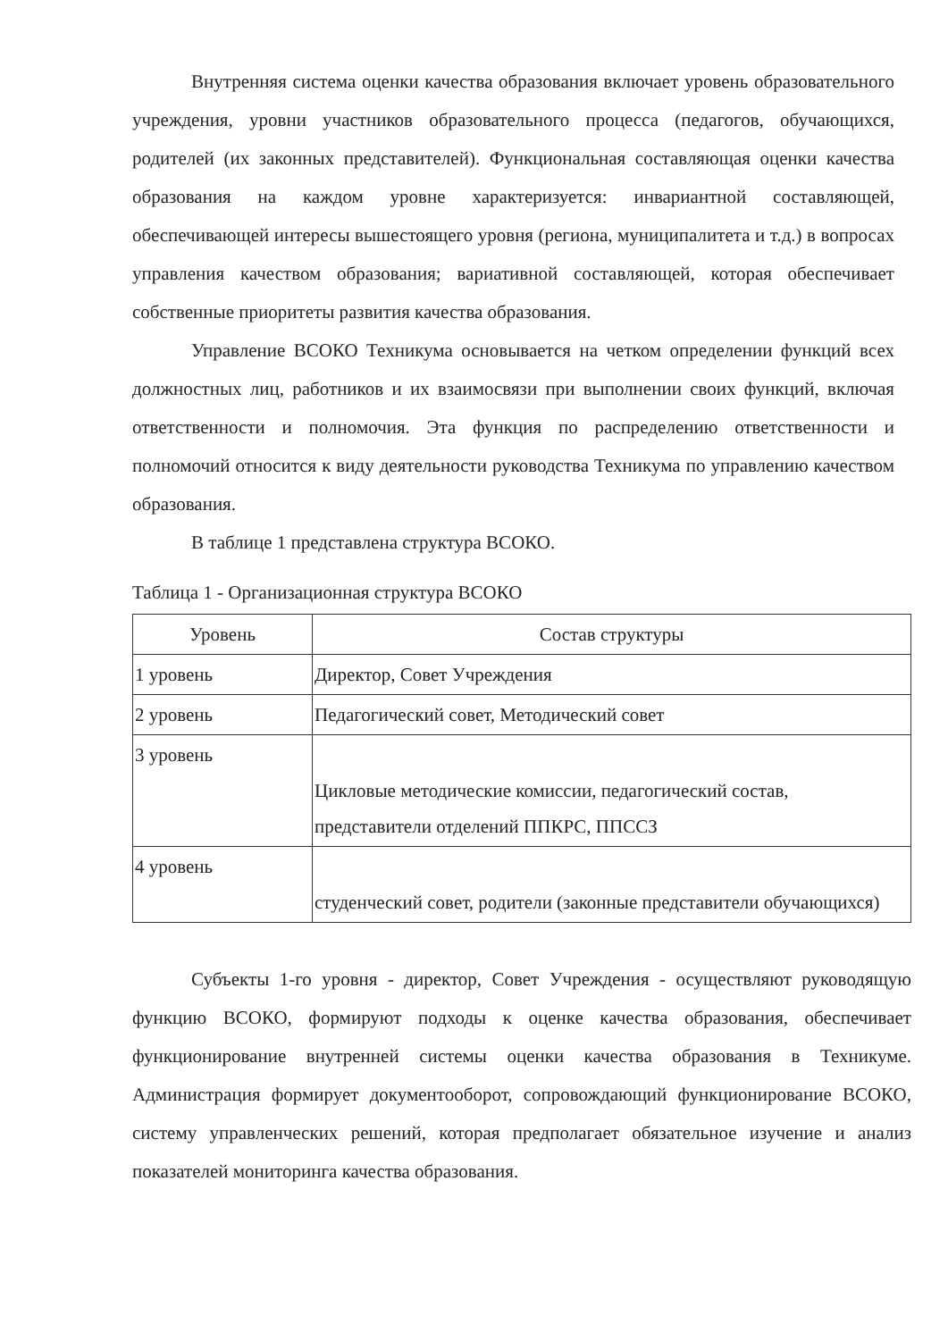Внутренняя система оценки качества образования включает уровень образовательного учреждения, уровни участников образовательного процесса (педагогов, обучающихся, родителей (их законных представителей). Функциональная составляющая оценки качества образования на каждом уровне характеризуется: инвариантной составляющей, обеспечивающей интересы вышестоящего уровня (региона, муниципалитета и т.д.) в вопросах управления качеством образования; вариативной составляющей, которая обеспечивает собственные приоритеты развития качества образования.
Управление ВСОКО Техникума основывается на четком определении функций всех должностных лиц, работников и их взаимосвязи при выполнении своих функций, включая ответственности и полномочия. Эта функция по распределению ответственности и полномочий относится к виду деятельности руководства Техникума по управлению качеством образования.
В таблице 1 представлена структура ВСОКО.
Таблица 1 - Организационная структура ВСОКО
| Уровень | Состав структуры |
| --- | --- |
| 1 уровень | Директор, Совет Учреждения |
| 2 уровень | Педагогический совет, Методический совет |
| 3 уровень | Цикловые методические комиссии, педагогический состав, представители отделений ППКРС, ППССЗ |
| 4 уровень | студенческий совет, родители (законные представители обучающихся) |
Субъекты 1-го уровня - директор, Совет Учреждения - осуществляют руководящую функцию ВСОКО, формируют подходы к оценке качества образования, обеспечивает функционирование внутренней системы оценки качества образования в Техникуме. Администрация формирует документооборот, сопровождающий функционирование ВСОКО, систему управленческих решений, которая предполагает обязательное изучение и анализ показателей мониторинга качества образования.